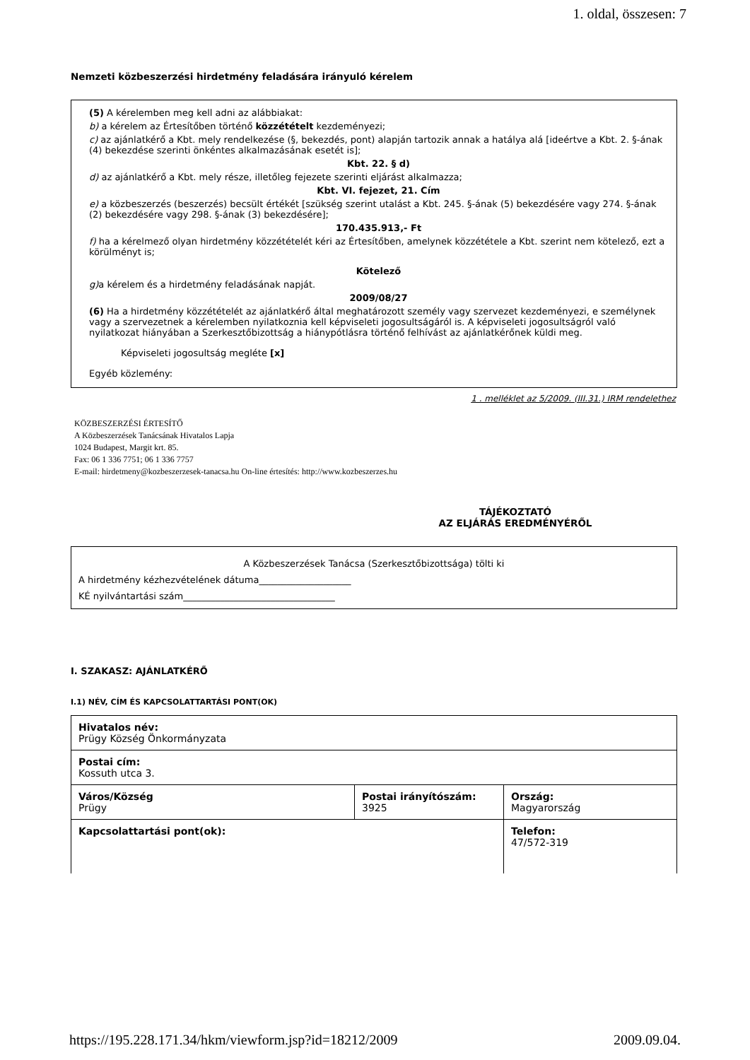1. oldal, összesen: 7
Nemzeti közbeszerzési hirdetmény feladására irányuló kérelem
(5) A kérelemben meg kell adni az alábbiakat:
b) a kérelem az Értesítőben történő közzétételt kezdeményezi;
c) az ajánlatkérő a Kbt. mely rendelkezése (§, bekezdés, pont) alapján tartozik annak a hatálya alá [ideértve a Kbt. 2. §-ának (4) bekezdése szerinti önkéntes alkalmazásának esetét is];
Kbt. 22. § d)
d) az ajánlatkérő a Kbt. mely része, illetőleg fejezete szerinti eljárást alkalmazza;
Kbt. VI. fejezet, 21. Cím
e) a közbeszerzés (beszerzés) becsült értékét [szükség szerint utalást a Kbt. 245. §-ának (5) bekezdésére vagy 274. §-ának (2) bekezdésére vagy 298. §-ának (3) bekezdésére];
170.435.913,- Ft
f) ha a kérelmező olyan hirdetmény közzétételét kéri az Értesítőben, amelynek közzététele a Kbt. szerint nem kötelező, ezt a körülményt is;
Kötelező
g) a kérelem és a hirdetmény feladásának napját.
2009/08/27
(6) Ha a hirdetmény közzétételét az ajánlatkérő által meghatározott személy vagy szervezet kezdeményezi, e személynek vagy a szervezetnek a kérelemben nyilatkoznia kell képviseleti jogosultságáról is. A képviseleti jogosultságról való nyilatkozat hiányában a Szerkesztőbizottság a hiánypótlásra történő felhívást az ajánlatkérőnek küldi meg.
Képviseleti jogosultság megléte [x]
Egyéb közlemény:
1 . melléklet az 5/2009. (III.31.) IRM rendelethez
KÖZBESZERZÉSI ÉRTESÍTŐ
A Közbeszerzések Tanácsának Hivatalos Lapja
1024 Budapest, Margit krt. 85.
Fax: 06 1 336 7751; 06 1 336 7757
E-mail: hirdetmeny@kozbeszerzesek-tanacsa.hu On-line értesítés: http://www.kozbeszerzes.hu
TÁJÉKOZTATÓ
AZ ELJÁRÁS EREDMÉNYÉRŐL
A Közbeszerzések Tanácsa (Szerkesztőbizottsága) tölti ki
A hirdetmény kézhezvételének dátuma____________________
KÉ nyilvántartási szám_________________________________
I. SZAKASZ: AJÁNLATKÉRŐ
I.1) NÉV, CÍM ÉS KAPCSOLATTARTÁSI PONT(OK)
| Hivatalos név: Prügy Község Önkormányzata | | |
| Postai cím: Kossuth utca 3. | | |
| Város/Község Prügy | Postai irányítószám: 3925 | Ország: Magyarország |
| Kapcsolattartási pont(ok): | | Telefon: 47/572-319 |
https://195.228.171.34/hkm/viewform.jsp?id=18212/2009 2009.09.04.